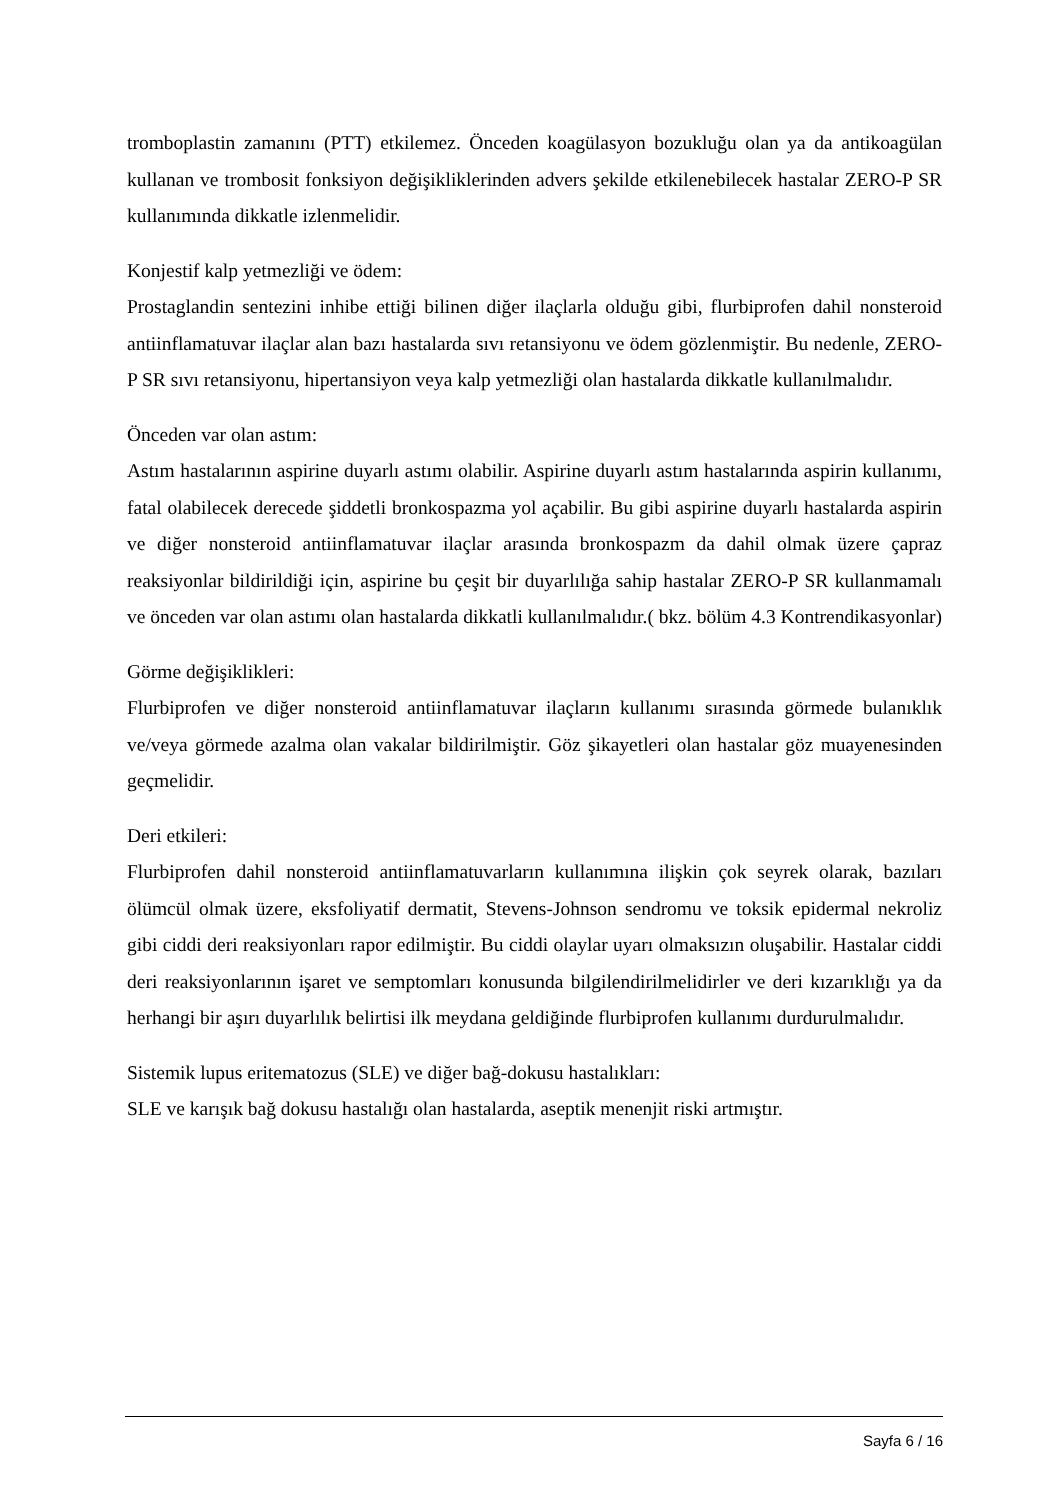tromboplastin zamanını (PTT) etkilemez. Önceden koagülasyon bozukluğu olan ya da antikoagülan kullanan ve trombosit fonksiyon değişikliklerinden advers şekilde etkilenebilecek hastalar ZERO-P SR kullanımında dikkatle izlenmelidir.
Konjestif kalp yetmezliği ve ödem:
Prostaglandin sentezini inhibe ettiği bilinen diğer ilaçlarla olduğu gibi, flurbiprofen dahil nonsteroid antiinflamatuvar ilaçlar alan bazı hastalarda sıvı retansiyonu ve ödem gözlenmiştir. Bu nedenle, ZERO-P SR sıvı retansiyonu, hipertansiyon veya kalp yetmezliği olan hastalarda dikkatle kullanılmalıdır.
Önceden var olan astım:
Astım hastalarının aspirine duyarlı astımı olabilir. Aspirine duyarlı astım hastalarında aspirin kullanımı, fatal olabilecek derecede şiddetli bronkospazma yol açabilir. Bu gibi aspirine duyarlı hastalarda aspirin ve diğer nonsteroid antiinflamatuvar ilaçlar arasında bronkospazm da dahil olmak üzere çapraz reaksiyonlar bildirildiği için, aspirine bu çeşit bir duyarlılığa sahip hastalar ZERO-P SR kullanmamalı ve önceden var olan astımı olan hastalarda dikkatli kullanılmalıdır.( bkz. bölüm 4.3 Kontrendikasyonlar)
Görme değişiklikleri:
Flurbiprofen ve diğer nonsteroid antiinflamatuvar ilaçların kullanımı sırasında görmede bulanıklık ve/veya görmede azalma olan vakalar bildirilmiştir. Göz şikayetleri olan hastalar göz muayenesinden geçmelidir.
Deri etkileri:
Flurbiprofen dahil nonsteroid antiinflamatuvarların kullanımına ilişkin çok seyrek olarak, bazıları ölümcül olmak üzere, eksfoliyatif dermatit, Stevens-Johnson sendromu ve toksik epidermal nekroliz gibi ciddi deri reaksiyonları rapor edilmiştir. Bu ciddi olaylar uyarı olmaksızın oluşabilir. Hastalar ciddi deri reaksiyonlarının işaret ve semptomları konusunda bilgilendirilmelidirler ve deri kızarıklığı ya da herhangi bir aşırı duyarlılık belirtisi ilk meydana geldiğinde flurbiprofen kullanımı durdurulmalıdır.
Sistemik lupus eritematozus (SLE) ve diğer bağ-dokusu hastalıkları:
SLE ve karışık bağ dokusu hastalığı olan hastalarda, aseptik menenjit riski artmıştır.
Sayfa 6 / 16